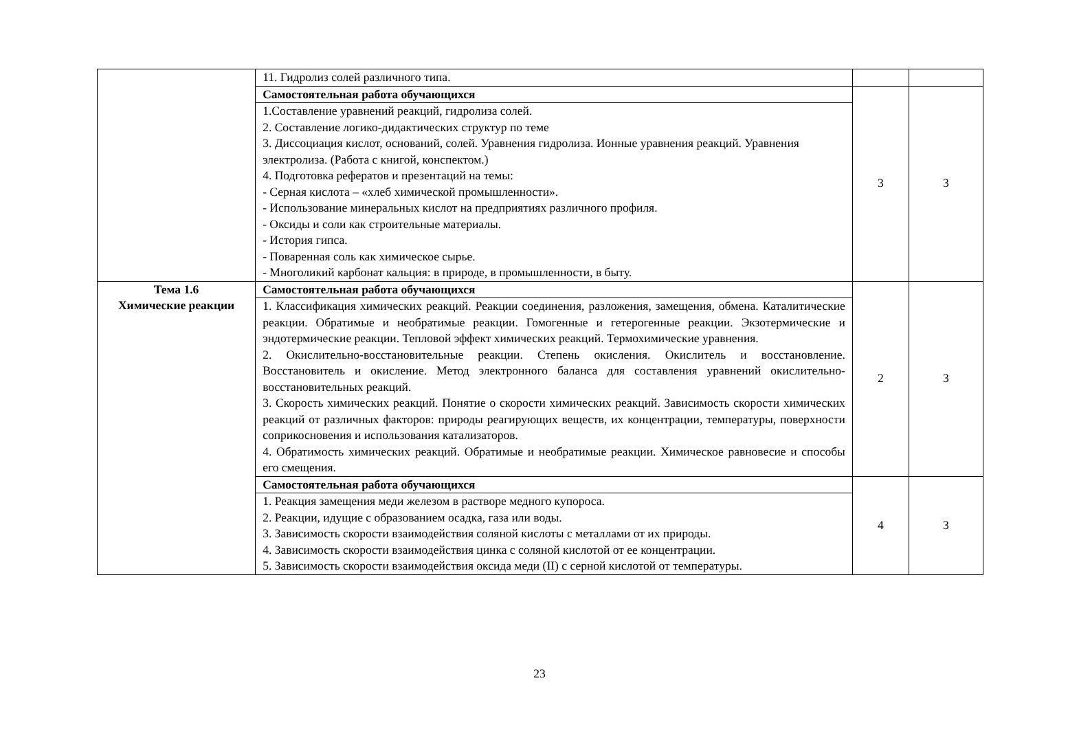| | 11. Гидролиз солей различного типа. | | |
| | Самостоятельная работа обучающихся | 3 | 3 |
| | 1.Составление уравнений реакций, гидролиза солей. 2. Составление логико-дидактических структур по теме 3. Диссоциация кислот, оснований, солей. Уравнения гидролиза. Ионные уравнения реакций. Уравнения электролиза. (Работа с книгой, конспектом.) 4. Подготовка рефератов и презентаций на темы: - Серная кислота – «хлеб химической промышленности». - Использование минеральных кислот на предприятиях различного профиля. - Оксиды и соли как строительные материалы. - История гипса. - Поваренная соль как химическое сырье. - Многоликий карбонат кальция: в природе, в промышленности, в быту. | | |
| Тема 1.6 Химические реакции | Самостоятельная работа обучающихся | 2 | 3 |
| | 1. Классификация химических реакций. Реакции соединения, разложения, замещения, обмена. Каталитические реакции. Обратимые и необратимые реакции. Гомогенные и гетерогенные реакции. Экзотермические и эндотермические реакции. Тепловой эффект химических реакций. Термохимические уравнения. 2. Окислительно-восстановительные реакции. Степень окисления. Окислитель и восстановление. Восстановитель и окисление. Метод электронного баланса для составления уравнений окислительно-восстановительных реакций. 3. Скорость химических реакций. Понятие о скорости химических реакций. Зависимость скорости химических реакций от различных факторов: природы реагирующих веществ, их концентрации, температуры, поверхности соприкосновения и использования катализаторов. 4. Обратимость химических реакций. Обратимые и необратимые реакции. Химическое равновесие и способы его смещения. | | |
| | Самостоятельная работа обучающихся | 4 | 3 |
| | 1. Реакция замещения меди железом в растворе медного купороса. 2. Реакции, идущие с образованием осадка, газа или воды. 3. Зависимость скорости взаимодействия соляной кислоты с металлами от их природы. 4. Зависимость скорости взаимодействия цинка с соляной кислотой от ее концентрации. 5. Зависимость скорости взаимодействия оксида меди (II) с серной кислотой от температуры. | | |
23